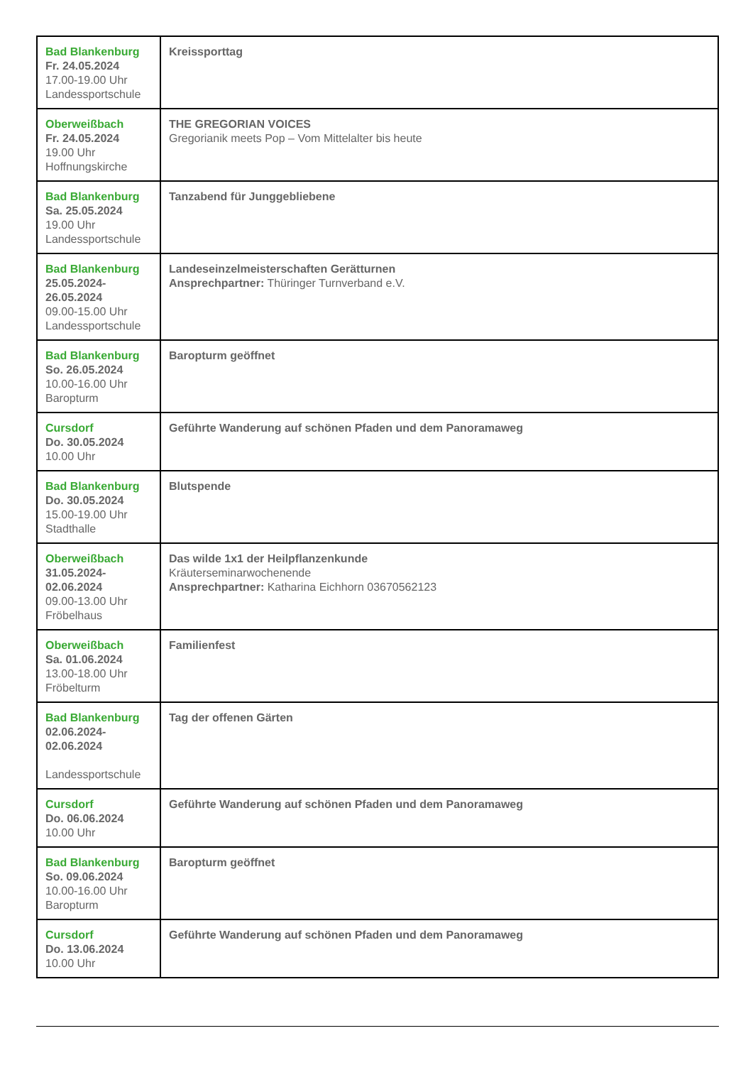| Bad Blankenburg Fr. 24.05.2024 17.00-19.00 Uhr Landessportschule | Kreissporttag |
| Oberweißbach Fr. 24.05.2024 19.00 Uhr Hoffnungskirche | THE GREGORIAN VOICES Gregorianik meets Pop – Vom Mittelalter bis heute |
| Bad Blankenburg Sa. 25.05.2024 19.00 Uhr Landessportschule | Tanzabend für Junggebliebene |
| Bad Blankenburg 25.05.2024- 26.05.2024 09.00-15.00 Uhr Landessportschule | Landeseinzelmeisterschaften Gerätturnen Ansprechpartner: Thüringer Turnverband e.V. |
| Bad Blankenburg So. 26.05.2024 10.00-16.00 Uhr Baropturm | Baropturm geöffnet |
| Cursdorf Do. 30.05.2024 10.00 Uhr | Geführte Wanderung auf schönen Pfaden und dem Panoramaweg |
| Bad Blankenburg Do. 30.05.2024 15.00-19.00 Uhr Stadthalle | Blutspende |
| Oberweißbach 31.05.2024- 02.06.2024 09.00-13.00 Uhr Fröbelhaus | Das wilde 1x1 der Heilpflanzenkunde Kräuterseminarwochenende Ansprechpartner: Katharina Eichhorn 03670562123 |
| Oberweißbach Sa. 01.06.2024 13.00-18.00 Uhr Fröbelturm | Familienfest |
| Bad Blankenburg 02.06.2024- 02.06.2024 Landessportschule | Tag der offenen Gärten |
| Cursdorf Do. 06.06.2024 10.00 Uhr | Geführte Wanderung auf schönen Pfaden und dem Panoramaweg |
| Bad Blankenburg So. 09.06.2024 10.00-16.00 Uhr Baropturm | Baropturm geöffnet |
| Cursdorf Do. 13.06.2024 10.00 Uhr | Geführte Wanderung auf schönen Pfaden und dem Panoramaweg |